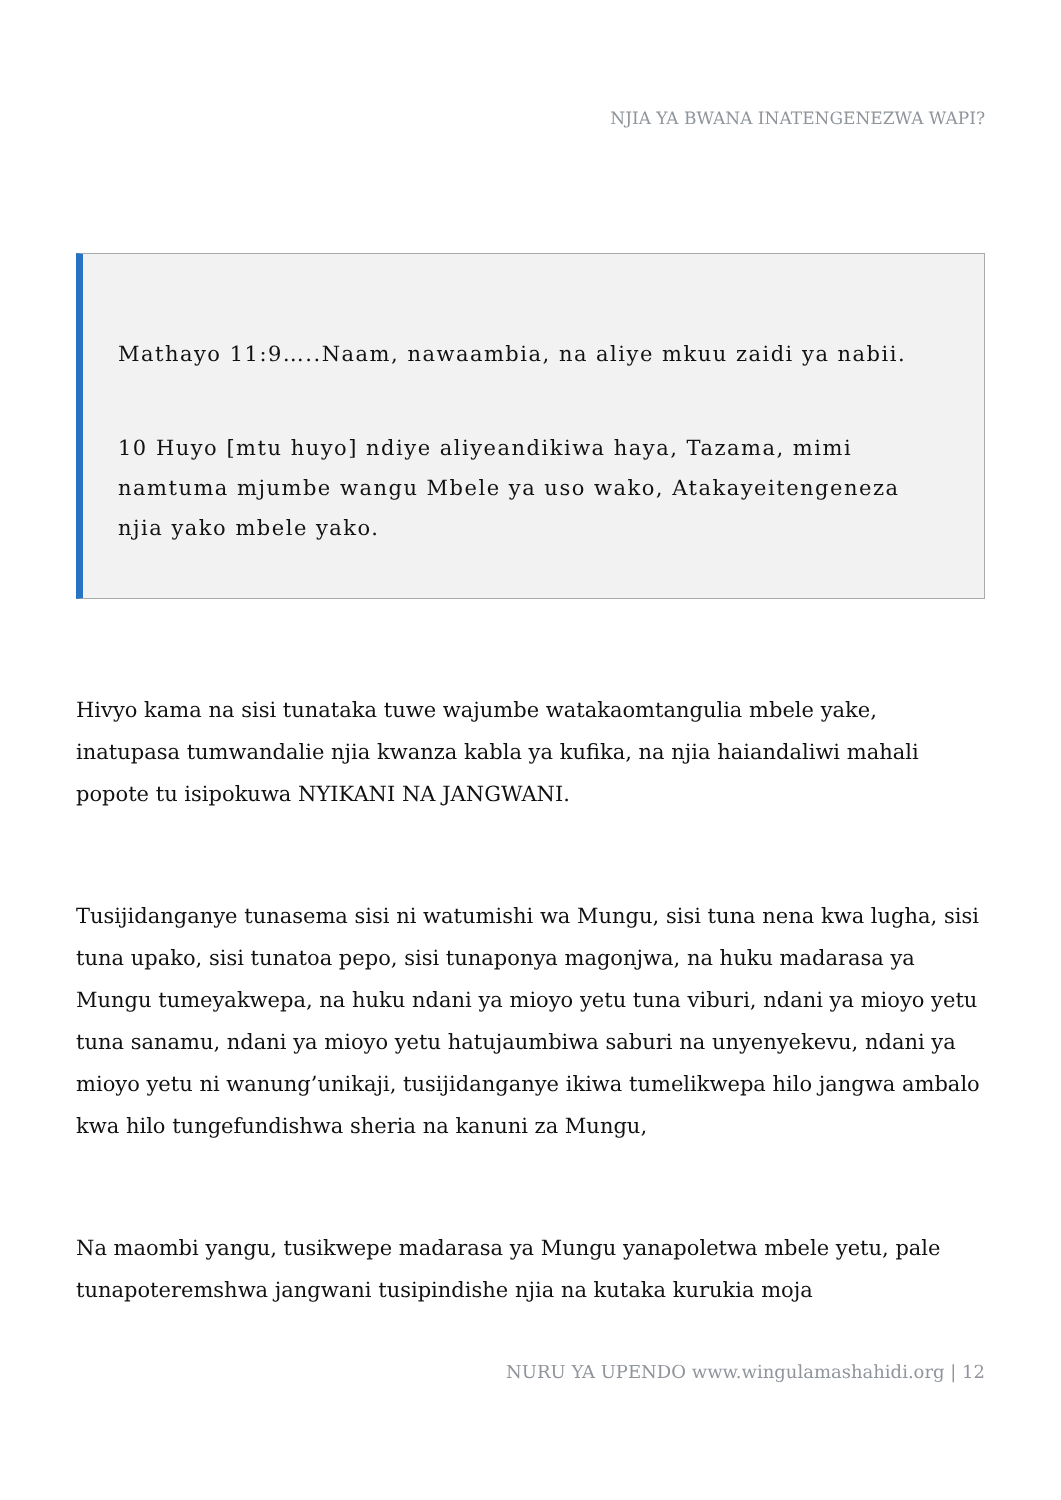NJIA YA BWANA INATENGENEZWA WAPI?
Mathayo 11:9…..Naam, nawaambia, na aliye mkuu zaidi ya nabii.
10 Huyo [mtu huyo] ndiye aliyeandikiwa haya, Tazama, mimi namtuma mjumbe wangu Mbele ya uso wako, Atakayeitengeneza njia yako mbele yako.
Hivyo kama na sisi tunataka tuwe wajumbe watakaomtangulia mbele yake, inatupasa tumwandalie njia kwanza kabla ya kufika, na njia haiandaliwi mahali popote tu isipokuwa NYIKANI NA JANGWANI.
Tusijidanganye tunasema sisi ni watumishi wa Mungu, sisi tuna nena kwa lugha, sisi tuna upako, sisi tunatoa pepo, sisi tunaponya magonjwa, na huku madarasa ya Mungu tumeyakwepa, na huku ndani ya mioyo yetu tuna viburi, ndani ya mioyo yetu tuna sanamu, ndani ya mioyo yetu hatujaumbiwa saburi na unyenyekevu, ndani ya mioyo yetu ni wanung’unikaji, tusijidanganye ikiwa tumelikwepa hilo jangwa ambalo kwa hilo tungefundishwa sheria na kanuni za Mungu,
Na maombi yangu, tusikwepe madarasa ya Mungu yanapoletwa mbele yetu, pale tunapoteremshwa jangwani tusipindishe njia na kutaka kurukia moja
NURU YA UPENDO www.wingulamashahidi.org | 12